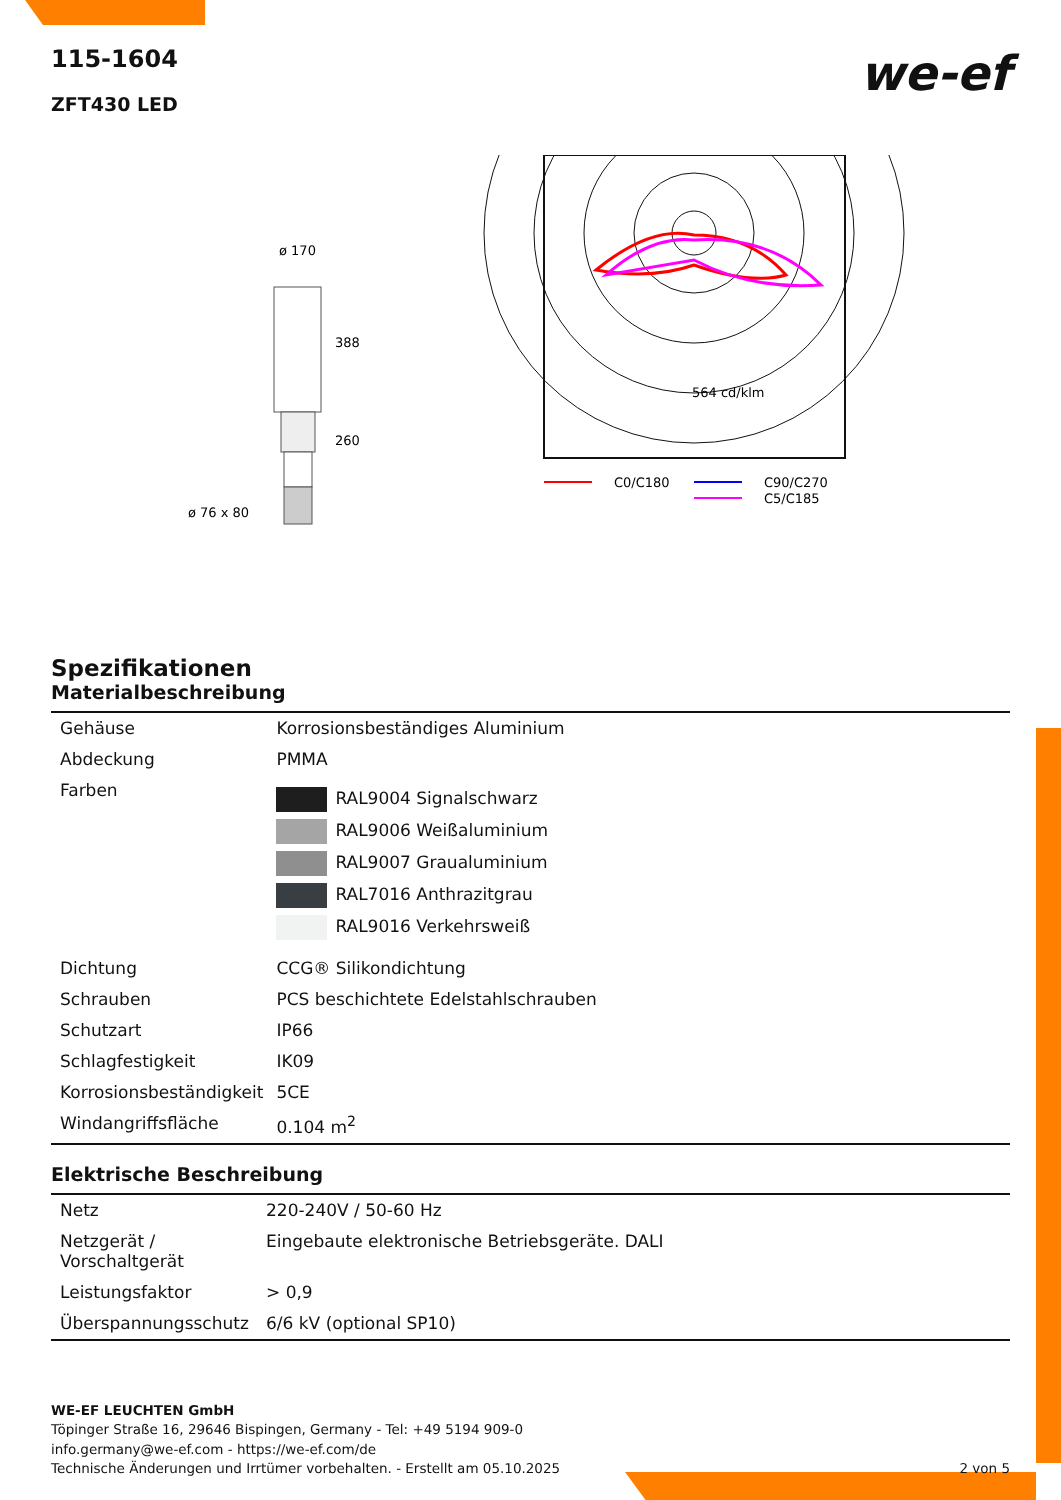we-ef
115-1604
ZFT430 LED
ø 170
388
260
ø 76 x 80
564 cd/klm
C0/C180
C90/C270
C5/C185
Spezifikationen
Materialbeschreibung
| Gehäuse | Korrosionsbeständiges Aluminium |
| Abdeckung | PMMA |
| Farben | RAL9004 Signalschwarz RAL9006 Weißaluminium RAL9007 Graualuminium RAL7016 Anthrazitgrau RAL9016 Verkehrsweiß |
| Dichtung | CCG® Silikondichtung |
| Schrauben | PCS beschichtete Edelstahlschrauben |
| Schutzart | IP66 |
| Schlagfestigkeit | IK09 |
| Korrosionsbeständigkeit | 5CE |
| Windangriffsfläche | 0.104 m<sup>2</sup> |
Elektrische Beschreibung
| Netz | 220-240V / 50-60 Hz |
| Netzgerät / Vorschaltgerät | Eingebaute elektronische Betriebsgeräte. DALI |
| Leistungsfaktor | > 0,9 |
| Überspannungsschutz | 6/6 kV (optional SP10) |
WE-EF LEUCHTEN GmbH
Töpinger Straße 16, 29646 Bispingen, Germany - Tel: +49 5194 909-0
info.germany@we-ef.com - https://we-ef.com/de
Technische Änderungen und Irrtümer vorbehalten. - Erstellt am 05.10.2025 2 von 5